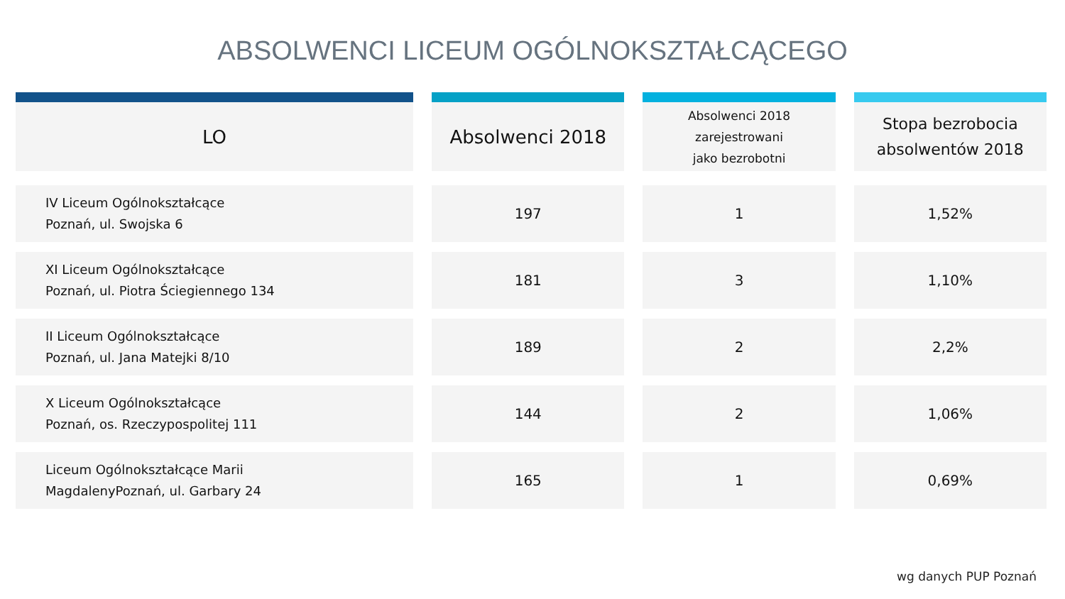ABSOLWENCI LICEUM OGÓLNOKSZTAŁCĄCEGO
| LO | Absolwenci 2018 | Absolwenci 2018 zarejestrowani jako bezrobotni | Stopa bezrobocia absolwentów 2018 |
| --- | --- | --- | --- |
| IV Liceum Ogólnokształcące Poznań, ul. Swojska 6 | 197 | 1 | 1,52% |
| XI Liceum Ogólnokształcące Poznań, ul. Piotra Ściegiennego 134 | 181 | 3 | 1,10% |
| II Liceum Ogólnokształcące Poznań, ul. Jana Matejki 8/10 | 189 | 2 | 2,2% |
| X Liceum Ogólnokształcące Poznań, os. Rzeczypospolitej 111 | 144 | 2 | 1,06% |
| Liceum Ogólnokształcące Marii MagdalenyPoznań, ul. Garbary 24 | 165 | 1 | 0,69% |
wg danych PUP Poznań